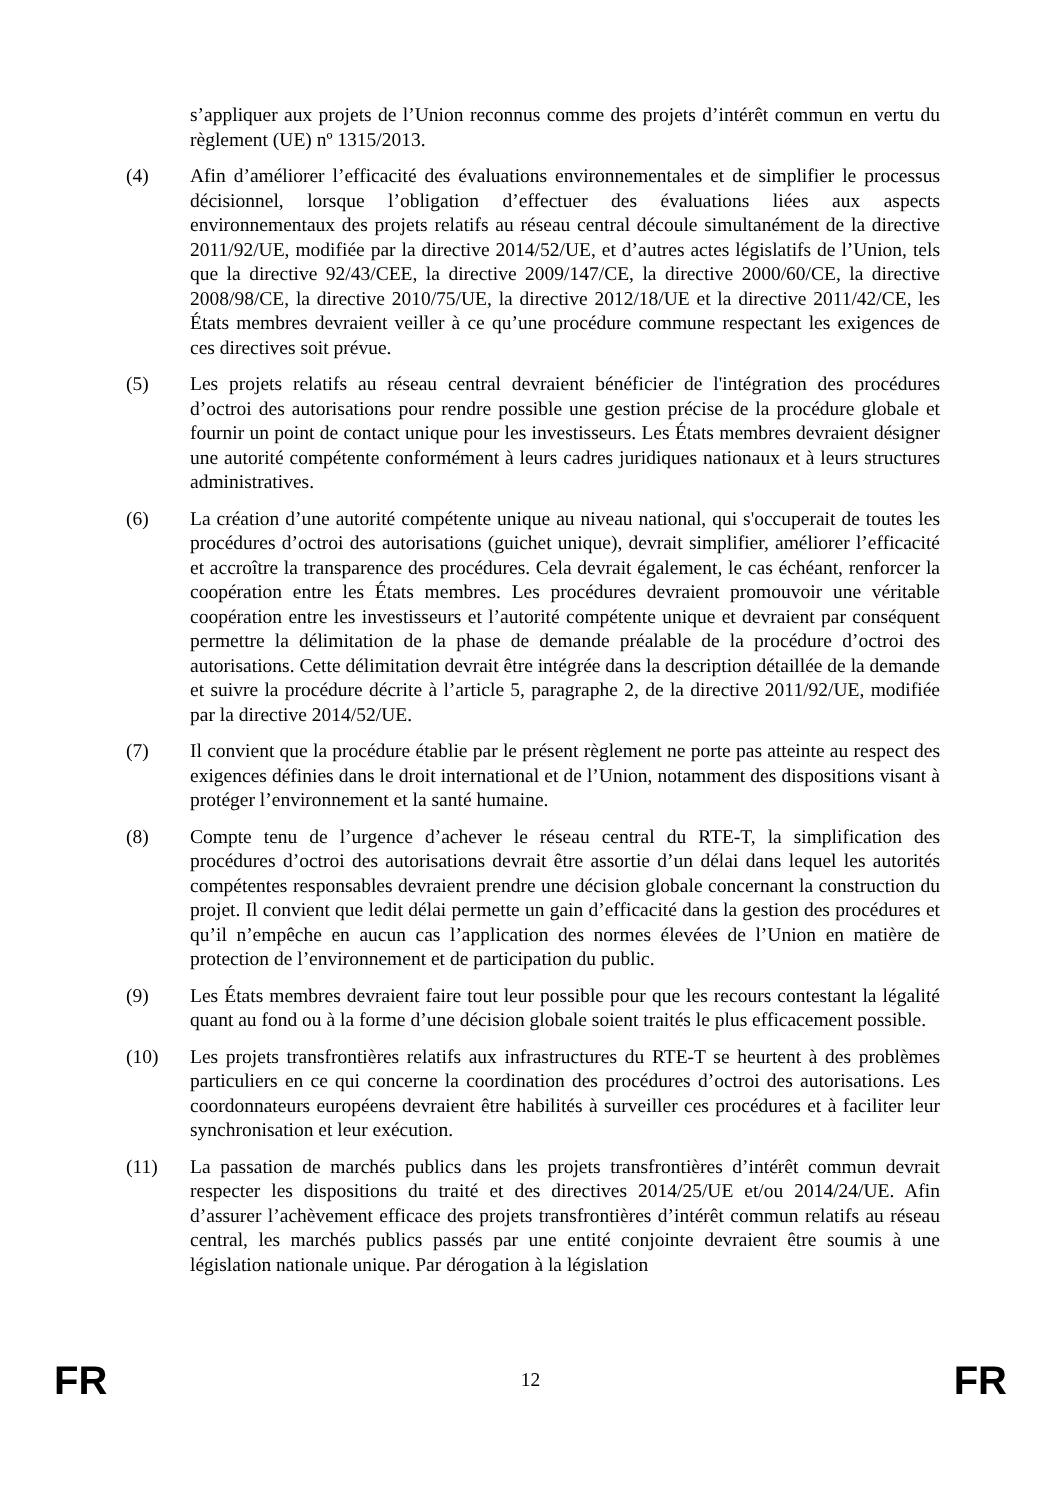s’appliquer aux projets de l’Union reconnus comme des projets d’intérêt commun en vertu du règlement (UE) nº 1315/2013.
(4) Afin d’améliorer l’efficacité des évaluations environnementales et de simplifier le processus décisionnel, lorsque l’obligation d’effectuer des évaluations liées aux aspects environnementaux des projets relatifs au réseau central découle simultanément de la directive 2011/92/UE, modifiée par la directive 2014/52/UE, et d’autres actes législatifs de l’Union, tels que la directive 92/43/CEE, la directive 2009/147/CE, la directive 2000/60/CE, la directive 2008/98/CE, la directive 2010/75/UE, la directive 2012/18/UE et la directive 2011/42/CE, les États membres devraient veiller à ce qu’une procédure commune respectant les exigences de ces directives soit prévue.
(5) Les projets relatifs au réseau central devraient bénéficier de l'intégration des procédures d’octroi des autorisations pour rendre possible une gestion précise de la procédure globale et fournir un point de contact unique pour les investisseurs. Les États membres devraient désigner une autorité compétente conformément à leurs cadres juridiques nationaux et à leurs structures administratives.
(6) La création d’une autorité compétente unique au niveau national, qui s'occuperait de toutes les procédures d’octroi des autorisations (guichet unique), devrait simplifier, améliorer l’efficacité et accroître la transparence des procédures. Cela devrait également, le cas échéant, renforcer la coopération entre les États membres. Les procédures devraient promouvoir une véritable coopération entre les investisseurs et l’autorité compétente unique et devraient par conséquent permettre la délimitation de la phase de demande préalable de la procédure d’octroi des autorisations. Cette délimitation devrait être intégrée dans la description détaillée de la demande et suivre la procédure décrite à l’article 5, paragraphe 2, de la directive 2011/92/UE, modifiée par la directive 2014/52/UE.
(7) Il convient que la procédure établie par le présent règlement ne porte pas atteinte au respect des exigences définies dans le droit international et de l’Union, notamment des dispositions visant à protéger l’environnement et la santé humaine.
(8) Compte tenu de l’urgence d’achever le réseau central du RTE-T, la simplification des procédures d’octroi des autorisations devrait être assortie d’un délai dans lequel les autorités compétentes responsables devraient prendre une décision globale concernant la construction du projet. Il convient que ledit délai permette un gain d’efficacité dans la gestion des procédures et qu’il n’empêche en aucun cas l’application des normes élevées de l’Union en matière de protection de l’environnement et de participation du public.
(9) Les États membres devraient faire tout leur possible pour que les recours contestant la légalité quant au fond ou à la forme d’une décision globale soient traités le plus efficacement possible.
(10) Les projets transfrontières relatifs aux infrastructures du RTE-T se heurtent à des problèmes particuliers en ce qui concerne la coordination des procédures d’octroi des autorisations. Les coordonnateurs européens devraient être habilités à surveiller ces procédures et à faciliter leur synchronisation et leur exécution.
(11) La passation de marchés publics dans les projets transfrontières d’intérêt commun devrait respecter les dispositions du traité et des directives 2014/25/UE et/ou 2014/24/UE. Afin d’assurer l’achèvement efficace des projets transfrontières d’intérêt commun relatifs au réseau central, les marchés publics passés par une entité conjointe devraient être soumis à une législation nationale unique. Par dérogation à la législation
FR 12 FR